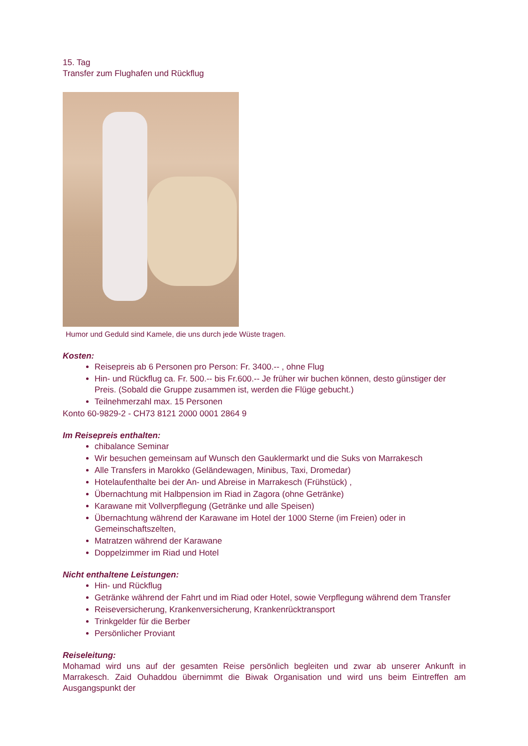15. Tag
Transfer zum Flughafen und Rückflug
Humor und Geduld sind Kamele, die uns durch jede Wüste tragen.
Kosten:
Reisepreis ab 6 Personen pro Person: Fr. 3400.-- , ohne Flug
Hin- und Rückflug ca. Fr. 500.-- bis Fr.600.-- Je früher wir buchen können, desto günstiger der Preis. (Sobald die Gruppe zusammen ist, werden die Flüge gebucht.)
Teilnehmerzahl max. 15 Personen
Konto 60-9829-2 - CH73 8121 2000 0001 2864 9
Im Reisepreis enthalten:
chibalance Seminar
Wir besuchen gemeinsam auf Wunsch den Gauklermarkt und die Suks von Marrakesch
Alle Transfers in Marokko (Geländewagen, Minibus, Taxi, Dromedar)
Hotelaufenthalte bei der An- und Abreise in Marrakesch (Frühstück) ,
Übernachtung mit Halbpension im Riad in Zagora (ohne Getränke)
Karawane mit Vollverpflegung (Getränke und alle Speisen)
Übernachtung während der Karawane im Hotel der 1000 Sterne (im Freien) oder in Gemeinschaftszelten,
Matratzen während der Karawane
Doppelzimmer im Riad und Hotel
Nicht enthaltene Leistungen:
Hin- und Rückflug
Getränke während der Fahrt und im Riad oder Hotel, sowie Verpflegung während dem Transfer
Reiseversicherung, Krankenversicherung, Krankenrücktransport
Trinkgelder für die Berber
Persönlicher Proviant
Reiseleitung:
Mohamad wird uns auf der gesamten Reise persönlich begleiten und zwar ab unserer Ankunft in Marrakesch. Zaid Ouhaddou übernimmt die Biwak Organisation und wird uns beim Eintreffen am Ausgangspunkt der